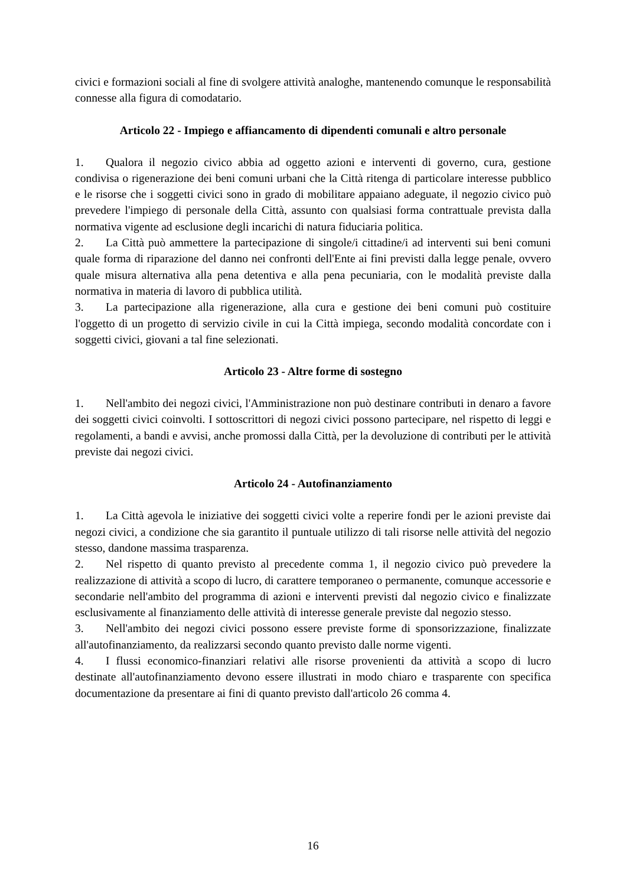civici e formazioni sociali al fine di svolgere attività analoghe, mantenendo comunque le responsabilità connesse alla figura di comodatario.
Articolo 22 - Impiego e affiancamento di dipendenti comunali e altro personale
1. Qualora il negozio civico abbia ad oggetto azioni e interventi di governo, cura, gestione condivisa o rigenerazione dei beni comuni urbani che la Città ritenga di particolare interesse pubblico e le risorse che i soggetti civici sono in grado di mobilitare appaiano adeguate, il negozio civico può prevedere l'impiego di personale della Città, assunto con qualsiasi forma contrattuale prevista dalla normativa vigente ad esclusione degli incarichi di natura fiduciaria politica.
2. La Città può ammettere la partecipazione di singole/i cittadine/i ad interventi sui beni comuni quale forma di riparazione del danno nei confronti dell'Ente ai fini previsti dalla legge penale, ovvero quale misura alternativa alla pena detentiva e alla pena pecuniaria, con le modalità previste dalla normativa in materia di lavoro di pubblica utilità.
3. La partecipazione alla rigenerazione, alla cura e gestione dei beni comuni può costituire l'oggetto di un progetto di servizio civile in cui la Città impiega, secondo modalità concordate con i soggetti civici, giovani a tal fine selezionati.
Articolo 23 - Altre forme di sostegno
1. Nell'ambito dei negozi civici, l'Amministrazione non può destinare contributi in denaro a favore dei soggetti civici coinvolti. I sottoscrittori di negozi civici possono partecipare, nel rispetto di leggi e regolamenti, a bandi e avvisi, anche promossi dalla Città, per la devoluzione di contributi per le attività previste dai negozi civici.
Articolo 24 - Autofinanziamento
1. La Città agevola le iniziative dei soggetti civici volte a reperire fondi per le azioni previste dai negozi civici, a condizione che sia garantito il puntuale utilizzo di tali risorse nelle attività del negozio stesso, dandone massima trasparenza.
2. Nel rispetto di quanto previsto al precedente comma 1, il negozio civico può prevedere la realizzazione di attività a scopo di lucro, di carattere temporaneo o permanente, comunque accessorie e secondarie nell'ambito del programma di azioni e interventi previsti dal negozio civico e finalizzate esclusivamente al finanziamento delle attività di interesse generale previste dal negozio stesso.
3. Nell'ambito dei negozi civici possono essere previste forme di sponsorizzazione, finalizzate all'autofinanziamento, da realizzarsi secondo quanto previsto dalle norme vigenti.
4. I flussi economico-finanziari relativi alle risorse provenienti da attività a scopo di lucro destinate all'autofinanziamento devono essere illustrati in modo chiaro e trasparente con specifica documentazione da presentare ai fini di quanto previsto dall'articolo 26 comma 4.
16